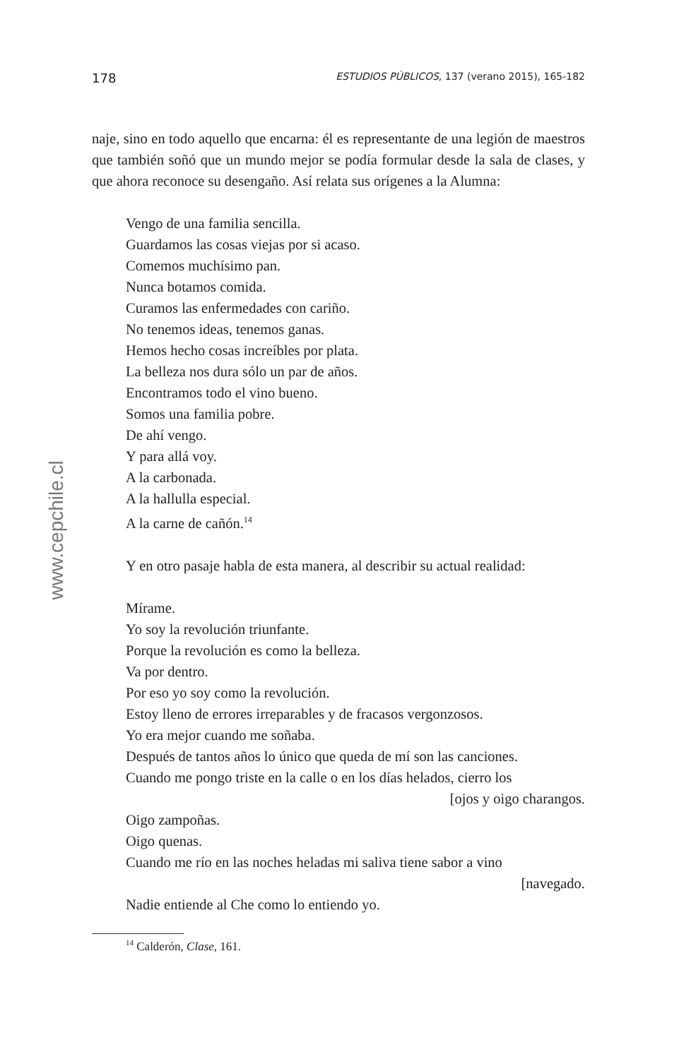www.cepchile.cl
178 ESTUDIOS PÚBLICOS, 137 (verano 2015), 165-182
naje, sino en todo aquello que encarna: él es representante de una legión de maestros que también soñó que un mundo mejor se podía formular desde la sala de clases, y que ahora reconoce su desengaño. Así relata sus orígenes a la Alumna:
Vengo de una familia sencilla.
Guardamos las cosas viejas por si acaso.
Comemos muchísimo pan.
Nunca botamos comida.
Curamos las enfermedades con cariño.
No tenemos ideas, tenemos ganas.
Hemos hecho cosas increíbles por plata.
La belleza nos dura sólo un par de años.
Encontramos todo el vino bueno.
Somos una familia pobre.
De ahí vengo.
Y para allá voy.
A la carbonada.
A la hallulla especial.
A la carne de cañón.<sup>14</sup>
Y en otro pasaje habla de esta manera, al describir su actual realidad:
Mírame.
Yo soy la revolución triunfante.
Porque la revolución es como la belleza.
Va por dentro.
Por eso yo soy como la revolución.
Estoy lleno de errores irreparables y de fracasos vergonzosos.
Yo era mejor cuando me soñaba.
Después de tantos años lo único que queda de mí son las canciones.
Cuando me pongo triste en la calle o en los días helados, cierro los
[ojos y oigo charangos.
Oigo zampoñas.
Oigo quenas.
Cuando me río en las noches heladas mi saliva tiene sabor a vino
[navegado.
Nadie entiende al Che como lo entiendo yo.
<sup>14</sup> Calderón, Clase, 161.